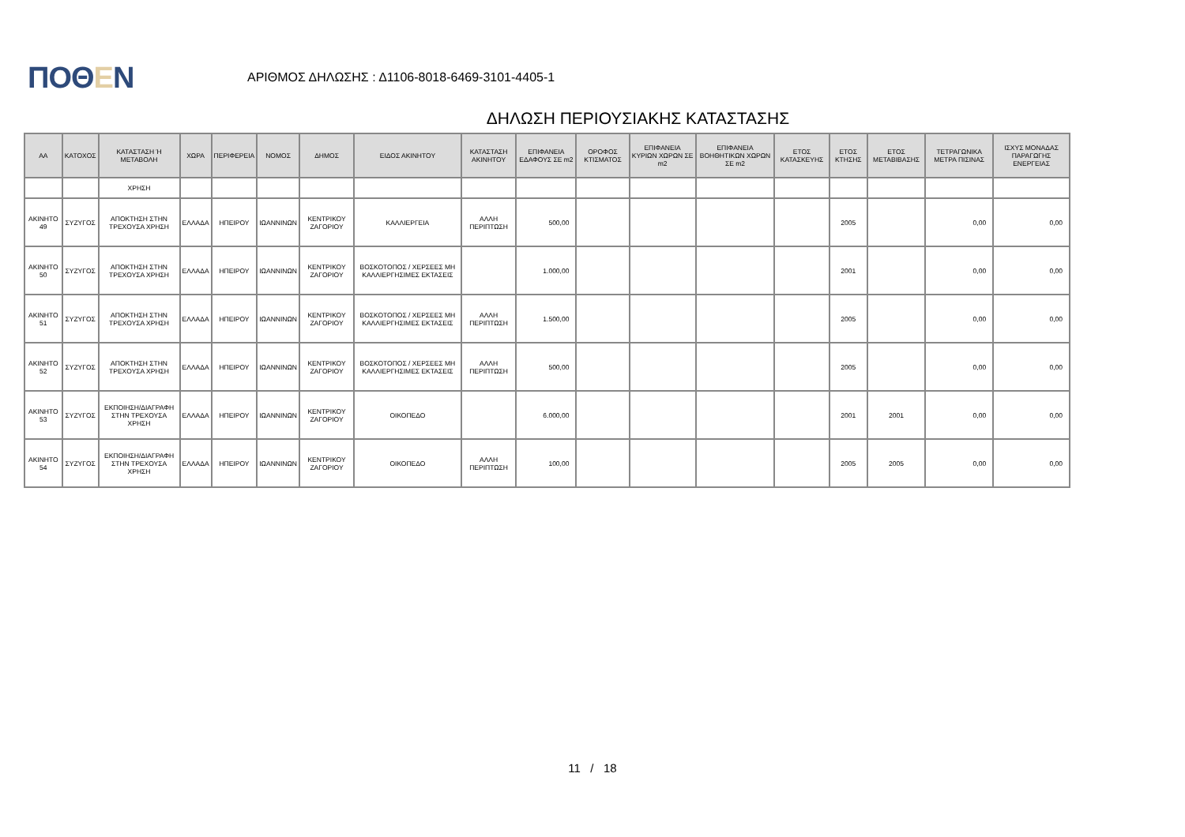ΠΟΘΕΝ
ΑΡΙΘΜΟΣ ΔΗΛΩΣΗΣ : Δ1106-8018-6469-3101-4405-1
ΔΗΛΩΣΗ ΠΕΡΙΟΥΣΙΑΚΗΣ ΚΑΤΑΣΤΑΣΗΣ
| ΑΑ | ΚΑΤΟΧΟΣ | ΚΑΤΑΣΤΑΣΗ Ή ΜΕΤΑΒΟΛΗ | ΧΩΡΑ | ΠΕΡΙΦΕΡΕΙΑ | ΝΟΜΟΣ | ΔΗΜΟΣ | ΕΙΔΟΣ ΑΚΙΝΗΤΟΥ | ΚΑΤΑΣΤΑΣΗ ΑΚΙΝΗΤΟΥ | ΕΠΙΦΑΝΕΙΑ ΕΔΑΦΟΥΣ ΣΕ m2 | ΟΡΟΦΟΣ ΚΤΙΣΜΑΤΟΣ | ΕΠΙΦΑΝΕΙΑ ΚΥΡΙΩΝ ΧΩΡΩΝ ΣΕ m2 | ΕΠΙΦΑΝΕΙΑ ΒΟΗΘΗΤΙΚΩΝ ΧΩΡΩΝ ΣΕ m2 | ΕΤΟΣ ΚΑΤΑΣΚΕΥΗΣ | ΕΤΟΣ ΚΤΗΣΗΣ | ΕΤΟΣ ΜΕΤΑΒΙΒΑΣΗΣ | ΤΕΤΡΑΓΩΝΙΚΑ ΜΕΤΡΑ ΠΙΣΙΝΑΣ | ΙΣΧΥΣ ΜΟΝΑΔΑΣ ΠΑΡΑΓΩΓΗΣ ΕΝΕΡΓΕΙΑΣ |
| --- | --- | --- | --- | --- | --- | --- | --- | --- | --- | --- | --- | --- | --- | --- | --- | --- | --- |
| | | ΧΡΗΣΗ | | | | | | | | | | | | | | | |
| ΑΚΙΝΗΤΟ 49 | ΣΥΖΥΓΟΣ | ΑΠΟΚΤΗΣΗ ΣΤΗΝ ΤΡΕΧΟΥΣΑ ΧΡΗΣΗ | ΕΛΛΑΔΑ | ΗΠΕΙΡΟΥ | ΙΩΑΝΝΙΝΩΝ | ΚΕΝΤΡΙΚΟΥ ΖΑΓΟΡΙΟΥ | ΚΑΛΛΙΕΡΓΕΙΑ | ΑΛΛΗ ΠΕΡΙΠΤΩΣΗ | 500,00 | | | | | 2005 | | 0,00 | 0,00 |
| ΑΚΙΝΗΤΟ 50 | ΣΥΖΥΓΟΣ | ΑΠΟΚΤΗΣΗ ΣΤΗΝ ΤΡΕΧΟΥΣΑ ΧΡΗΣΗ | ΕΛΛΑΔΑ | ΗΠΕΙΡΟΥ | ΙΩΑΝΝΙΝΩΝ | ΚΕΝΤΡΙΚΟΥ ΖΑΓΟΡΙΟΥ | ΒΟΣΚΟΤΟΠΟΣ / ΧΕΡΣΕΕΣ ΜΗ ΚΑΛΛΙΕΡΓΗΣΙΜΕΣ ΕΚΤΑΣΕΙΣ | | 1.000,00 | | | | | 2001 | | 0,00 | 0,00 |
| ΑΚΙΝΗΤΟ 51 | ΣΥΖΥΓΟΣ | ΑΠΟΚΤΗΣΗ ΣΤΗΝ ΤΡΕΧΟΥΣΑ ΧΡΗΣΗ | ΕΛΛΑΔΑ | ΗΠΕΙΡΟΥ | ΙΩΑΝΝΙΝΩΝ | ΚΕΝΤΡΙΚΟΥ ΖΑΓΟΡΙΟΥ | ΒΟΣΚΟΤΟΠΟΣ / ΧΕΡΣΕΕΣ ΜΗ ΚΑΛΛΙΕΡΓΗΣΙΜΕΣ ΕΚΤΑΣΕΙΣ | ΑΛΛΗ ΠΕΡΙΠΤΩΣΗ | 1.500,00 | | | | | 2005 | | 0,00 | 0,00 |
| ΑΚΙΝΗΤΟ 52 | ΣΥΖΥΓΟΣ | ΑΠΟΚΤΗΣΗ ΣΤΗΝ ΤΡΕΧΟΥΣΑ ΧΡΗΣΗ | ΕΛΛΑΔΑ | ΗΠΕΙΡΟΥ | ΙΩΑΝΝΙΝΩΝ | ΚΕΝΤΡΙΚΟΥ ΖΑΓΟΡΙΟΥ | ΒΟΣΚΟΤΟΠΟΣ / ΧΕΡΣΕΕΣ ΜΗ ΚΑΛΛΙΕΡΓΗΣΙΜΕΣ ΕΚΤΑΣΕΙΣ | ΑΛΛΗ ΠΕΡΙΠΤΩΣΗ | 500,00 | | | | | 2005 | | 0,00 | 0,00 |
| ΑΚΙΝΗΤΟ 53 | ΣΥΖΥΓΟΣ | ΕΚΠΟΙΗΣΗ/ΔΙΑΓΡΑΦΗ ΣΤΗΝ ΤΡΕΧΟΥΣΑ ΧΡΗΣΗ | ΕΛΛΑΔΑ | ΗΠΕΙΡΟΥ | ΙΩΑΝΝΙΝΩΝ | ΚΕΝΤΡΙΚΟΥ ΖΑΓΟΡΙΟΥ | ΟΙΚΟΠΕΔΟ | | 6.000,00 | | | | | 2001 | 2001 | 0,00 | 0,00 |
| ΑΚΙΝΗΤΟ 54 | ΣΥΖΥΓΟΣ | ΕΚΠΟΙΗΣΗ/ΔΙΑΓΡΑΦΗ ΣΤΗΝ ΤΡΕΧΟΥΣΑ ΧΡΗΣΗ | ΕΛΛΑΔΑ | ΗΠΕΙΡΟΥ | ΙΩΑΝΝΙΝΩΝ | ΚΕΝΤΡΙΚΟΥ ΖΑΓΟΡΙΟΥ | ΟΙΚΟΠΕΔΟ | ΑΛΛΗ ΠΕΡΙΠΤΩΣΗ | 100,00 | | | | | 2005 | 2005 | 0,00 | 0,00 |
11 / 18